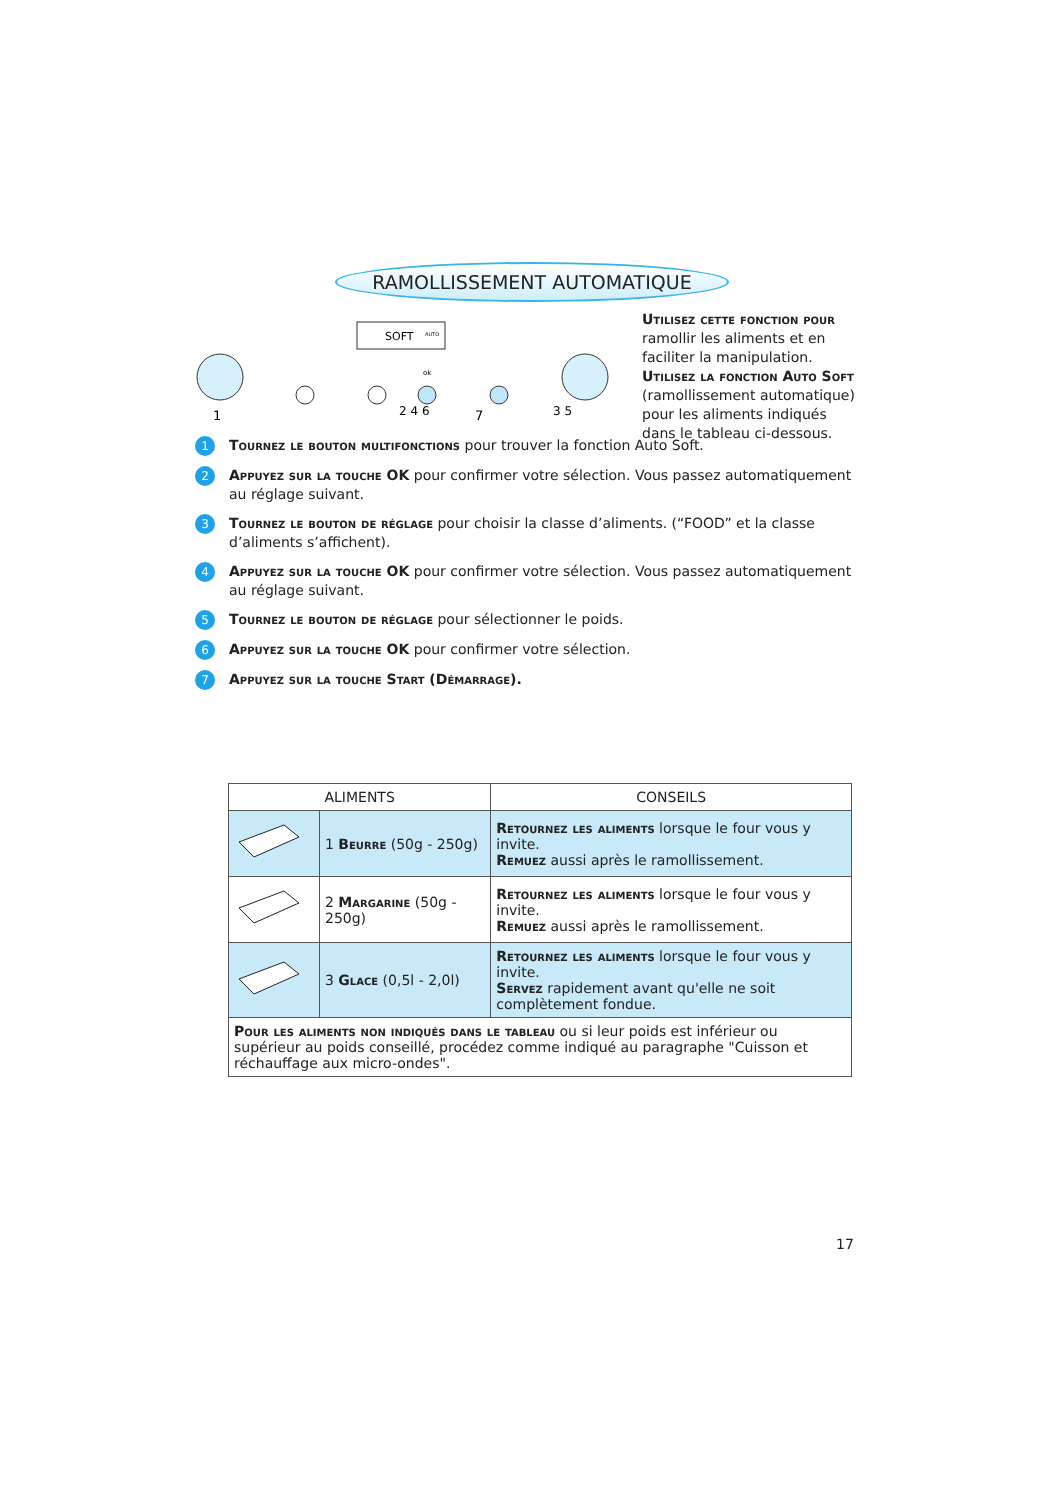RAMOLLISSEMENT AUTOMATIQUE
Utilisez cette fonction pour ramollir les aliments et en faciliter la manipulation.
Utilisez la fonction Auto Soft (ramollissement automatique) pour les aliments indiqués dans le tableau ci-dessous.
SOFT
AUTO
1
2 4 6
7
3 5
ok
1 Tournez le bouton multifonctions pour trouver la fonction Auto Soft.
2 Appuyez sur la touche OK pour confirmer votre sélection. Vous passez automatiquement au réglage suivant.
3 Tournez le bouton de réglage pour choisir la classe d’aliments. (“FOOD” et la classe d’aliments s’affichent).
4 Appuyez sur la touche OK pour confirmer votre sélection. Vous passez automatiquement au réglage suivant.
5 Tournez le bouton de réglage pour sélectionner le poids.
6 Appuyez sur la touche OK pour confirmer votre sélection.
7 Appuyez sur la touche Start (Démarrage).
| ALIMENTS | | CONSEILS |
| --- | --- | --- |
| | 1 Beurre (50g - 250g) | Retournez les aliments lorsque le four vous y invite. Remuez aussi après le ramollissement. |
| | 2 Margarine (50g - 250g) | Retournez les aliments lorsque le four vous y invite. Remuez aussi après le ramollissement. |
| | 3 Glace (0,5l - 2,0l) | Retournez les aliments lorsque le four vous y invite. Servez rapidement avant qu'elle ne soit complètement fondue. |
| Pour les aliments non indiqués dans le tableau ou si leur poids est inférieur ou supérieur au poids conseillé, procédez comme indiqué au paragraphe "Cuisson et réchauffage aux micro-ondes". | | |
17